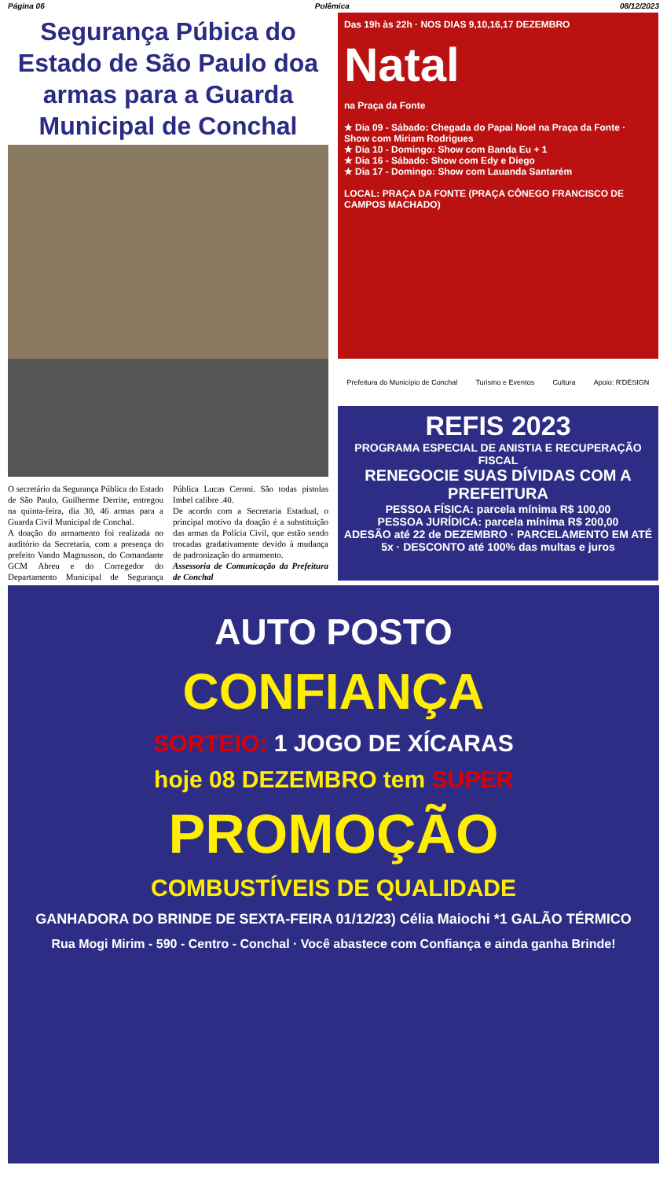Página 06 Polêmica 08/12/2023
Segurança Púbica do Estado de São Paulo doa armas para a Guarda Municipal de Conchal
O secretário da Segurança Pública do Estado de São Paulo, Guilherme Derrite, entregou na quinta-feira, dia 30, 46 armas para a Guarda Civil Municipal de Conchal.
A doação do armamento foi realizada no auditório da Secretaria, com a presença do prefeito Vando Magnusson, do Comandante GCM Abreu e do Corregedor do Departamento Municipal de Segurança Pública Lucas Ceroni. São todas pistolas Imbel calibre .40.
De acordo com a Secretaria Estadual, o principal motivo da doação é a substituição das armas da Polícia Civil, que estão sendo trocadas gradativamente devido à mudança de padronização do armamento.
Assessoria de Comunicação da Prefeitura de Conchal
Das 19h às 22h · NOS DIAS 9,10,16,17 DEZEMBRO
Natal
na Praça da Fonte
★ Dia 09 - Sábado: Chegada do Papai Noel na Praça da Fonte · Show com Miriam Rodrigues
★ Dia 10 - Domingo: Show com Banda Eu + 1
★ Dia 16 - Sábado: Show com Edy e Diego
★ Dia 17 - Domingo: Show com Lauanda Santarém
LOCAL: PRAÇA DA FONTE (PRAÇA CÔNEGO FRANCISCO DE CAMPOS MACHADO)
Prefeitura do Município de Conchal Turismo e Eventos Cultura Apoio: R'DESIGN
REFIS 2023
PROGRAMA ESPECIAL DE ANISTIA E RECUPERAÇÃO FISCAL
RENEGOCIE SUAS DÍVIDAS COM A PREFEITURA
PESSOA FÍSICA: parcela mínima R$ 100,00
PESSOA JURÍDICA: parcela mínima R$ 200,00
ADESÃO até 22 de DEZEMBRO · PARCELAMENTO EM ATÉ 5x · DESCONTO até 100% das multas e juros
AUTO POSTO
CONFIANÇA
SORTEIO: 1 JOGO DE XÍCARAS
hoje 08 DEZEMBRO tem SUPER
PROMOÇÃO
COMBUSTÍVEIS DE QUALIDADE
GANHADORA DO BRINDE DE SEXTA-FEIRA 01/12/23) Célia Maiochi *1 GALÃO TÉRMICO
Rua Mogi Mirim - 590 - Centro - Conchal · Você abastece com Confiança e ainda ganha Brinde!